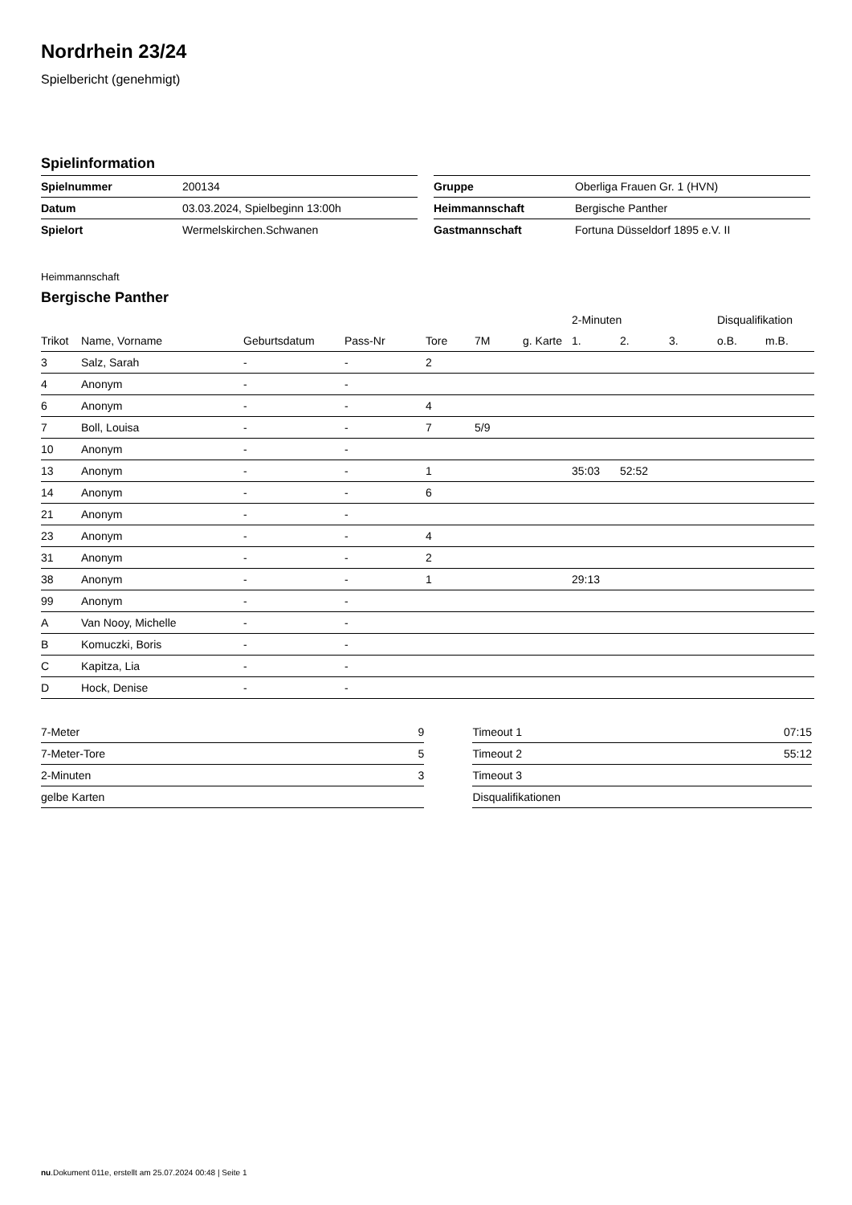Nordrhein 23/24
Spielbericht (genehmigt)
Spielinformation
| Spielnummer | 200134 |
| Datum | 03.03.2024, Spielbeginn 13:00h |
| Spielort | Wermelskirchen.Schwanen |
| Gruppe | Oberliga Frauen Gr. 1 (HVN) |
| Heimmannschaft | Bergische Panther |
| Gastmannschaft | Fortuna Düsseldorf 1895 e.V. II |
Heimmannschaft
Bergische Panther
| | | | | | | | 2-Minuten | | | Disqualifikation | |
| --- | --- | --- | --- | --- | --- | --- | --- | --- | --- | --- | --- |
| Trikot | Name, Vorname | Geburtsdatum | Pass-Nr | Tore | 7M | g. Karte | 1. | 2. | 3. | o.B. | m.B. |
| 3 | Salz, Sarah | - | - | 2 | | | | | | | |
| 4 | Anonym | - | - | | | | | | | | |
| 6 | Anonym | - | - | 4 | | | | | | | |
| 7 | Boll, Louisa | - | - | 7 | 5/9 | | | | | | |
| 10 | Anonym | - | - | | | | | | | | |
| 13 | Anonym | - | - | 1 | | | 35:03 | 52:52 | | | |
| 14 | Anonym | - | - | 6 | | | | | | | |
| 21 | Anonym | - | - | | | | | | | | |
| 23 | Anonym | - | - | 4 | | | | | | | |
| 31 | Anonym | - | - | 2 | | | | | | | |
| 38 | Anonym | - | - | 1 | | | 29:13 | | | | |
| 99 | Anonym | - | - | | | | | | | | |
| A | Van Nooy, Michelle | - | - | | | | | | | | |
| B | Komuczki, Boris | - | - | | | | | | | | |
| C | Kapitza, Lia | - | - | | | | | | | | |
| D | Hock, Denise | - | - | | | | | | | | |
| 7-Meter | 9 |
| 7-Meter-Tore | 5 |
| 2-Minuten | 3 |
| gelbe Karten | |
| Timeout 1 | 07:15 |
| Timeout 2 | 55:12 |
| Timeout 3 | |
| Disqualifikationen | |
nu.Dokument 011e, erstellt am 25.07.2024 00:48 | Seite 1